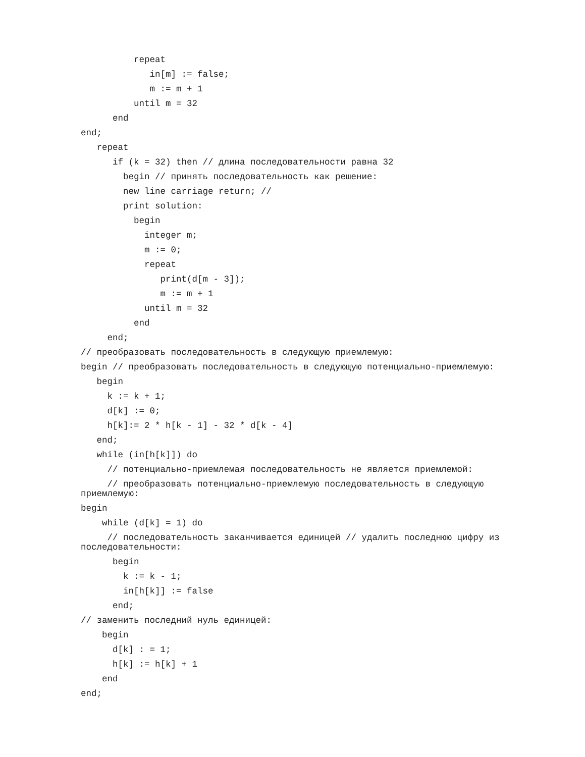repeat
in[m] := false;
m := m + 1
until m = 32
end
end;
repeat
if (k = 32) then // длина последовательности равна 32
begin // принять последовательность как решение:
new line carriage return; //
print solution:
begin
integer m;
m := 0;
repeat
print(d[m - 3]);
m := m + 1
until m = 32
end
end;
// преобразовать последовательность в следующую приемлемую:
begin // преобразовать последовательность в следующую потенциально-приемлемую:
begin
k := k + 1;
d[k] := 0;
h[k]:= 2 * h[k - 1] - 32 * d[k - 4]
end;
while (in[h[k]]) do
// потенциально-приемлемая последовательность не является приемлемой:
// преобразовать потенциально-приемлемую последовательность в следующую
приемлемую:
begin
while (d[k] = 1) do
// последовательность заканчивается единицей // удалить последнюю цифру из
последовательности:
begin
k := k - 1;
in[h[k]] := false
end;
// заменить последний нуль единицей:
begin
d[k] : = 1;
h[k] := h[k] + 1
end
end;